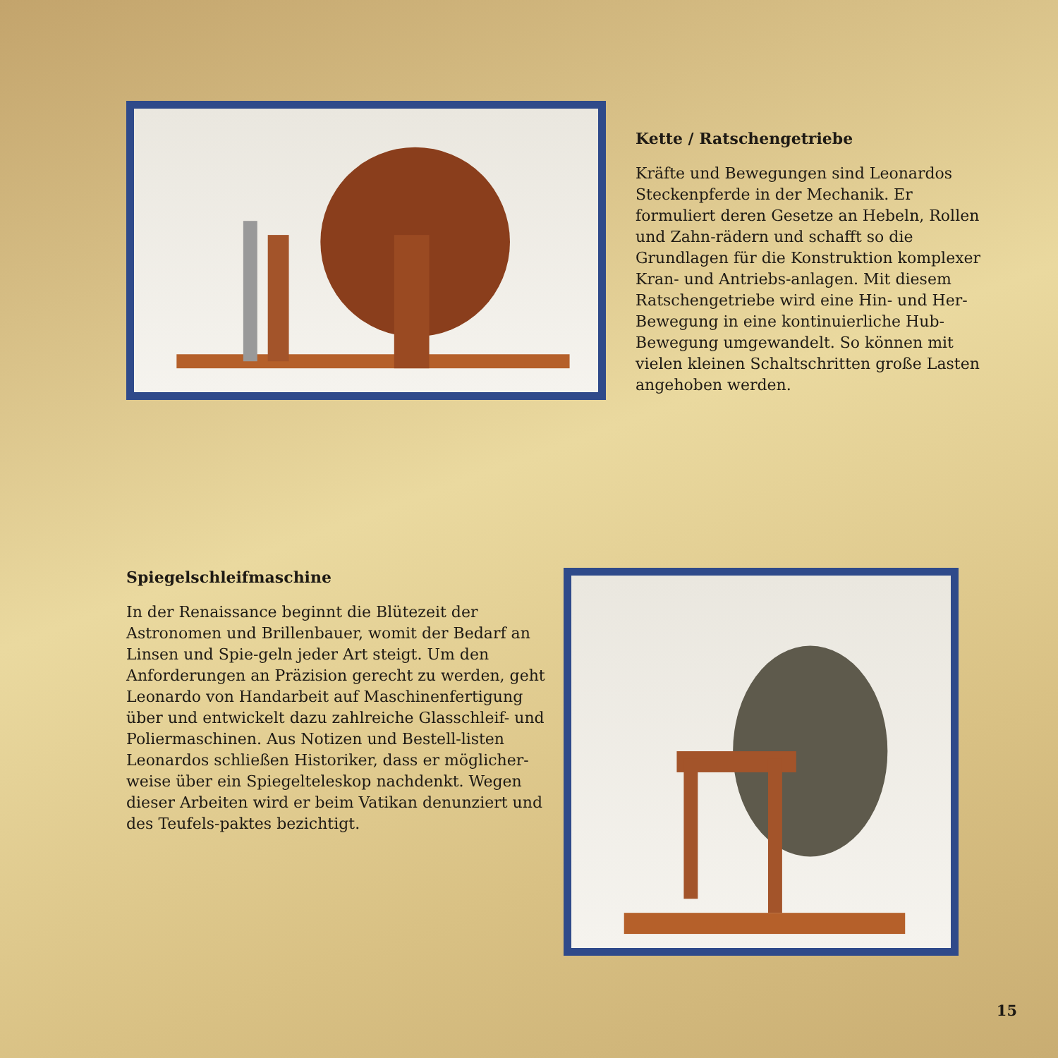Kette / Ratschengetriebe
Kräfte und Bewegungen sind Leonardos Steckenpferde in der Mechanik. Er formuliert deren Gesetze an Hebeln, Rollen und Zahn-rädern und schafft so die Grundlagen für die Konstruktion komplexer Kran- und Antriebs-anlagen. Mit diesem Ratschengetriebe wird eine Hin- und Her-Bewegung in eine kontinuierliche Hub-Bewegung umgewandelt. So können mit vielen kleinen Schaltschritten große Lasten angehoben werden.
Spiegelschleifmaschine
In der Renaissance beginnt die Blütezeit der Astronomen und Brillenbauer, womit der Bedarf an Linsen und Spie-geln jeder Art steigt. Um den Anforderungen an Präzision gerecht zu werden, geht Leonardo von Handarbeit auf Maschinenfertigung über und entwickelt dazu zahlreiche Glasschleif- und Poliermaschinen. Aus Notizen und Bestell-listen Leonardos schließen Historiker, dass er möglicher-weise über ein Spiegelteleskop nachdenkt. Wegen dieser Arbeiten wird er beim Vatikan denunziert und des Teufels-paktes bezichtigt.
15